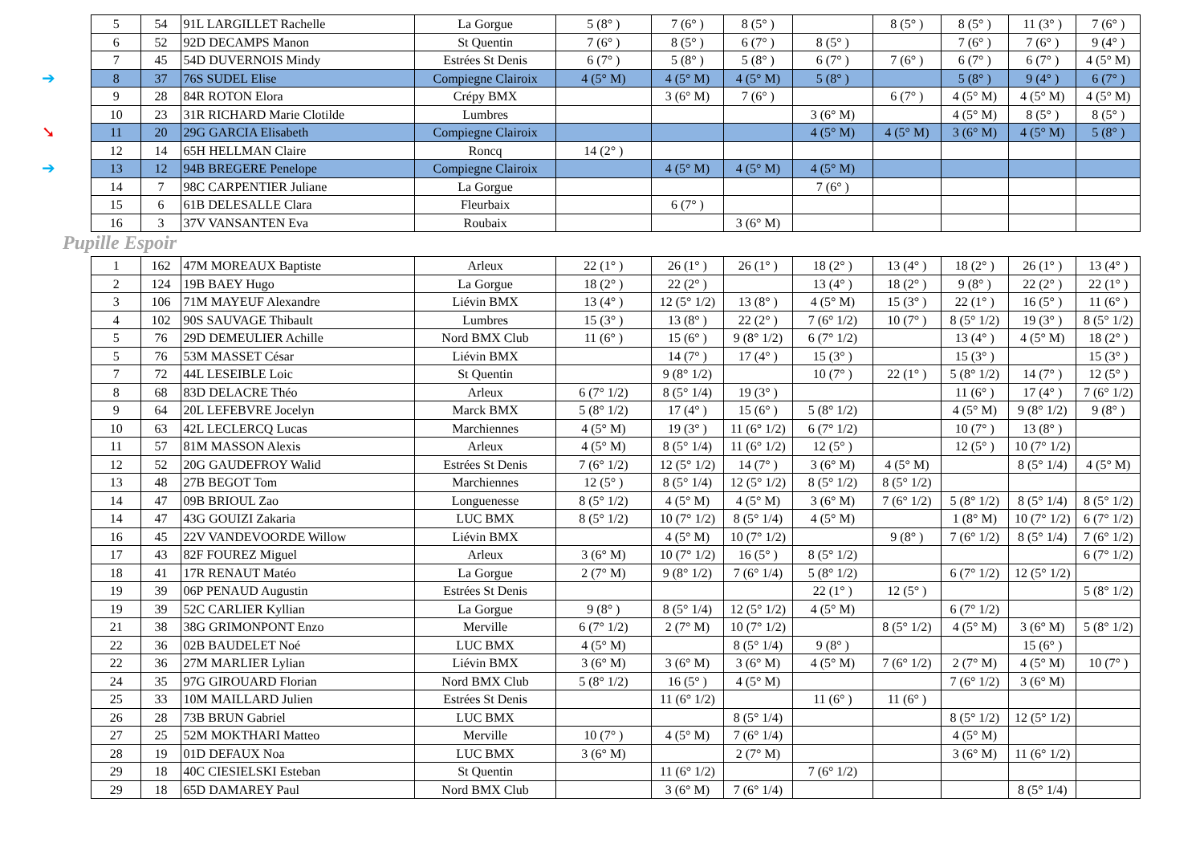| 5 | 54 | 91L LARGILLET Rachelle | La Gorgue | 5 (8° ) | 7 (6° ) | 8 (5° ) | | 8 (5° ) | 8 (5° ) | 11 (3° ) | 7 (6° ) |
| 6 | 52 | 92D DECAMPS Manon | St Quentin | 7 (6° ) | 8 (5° ) | 6 (7° ) | 8 (5° ) | | 7 (6° ) | 7 (6° ) | 9 (4° ) |
| 7 | 45 | 54D DUVERNOIS Mindy | Estrées St Denis | 6 (7° ) | 5 (8° ) | 5 (8° ) | 6 (7° ) | 7 (6° ) | 6 (7° ) | 6 (7° ) | 4 (5° M) |
| ➔ 8 | 37 | 76S SUDEL Elise | Compiegne Clairoix | 4 (5° M) | 4 (5° M) | 4 (5° M) | 5 (8° ) | | 5 (8° ) | 9 (4° ) | 6 (7° ) |
| 9 | 28 | 84R ROTON Elora | Crépy BMX | | 3 (6° M) | 7 (6° ) | | 6 (7° ) | 4 (5° M) | 4 (5° M) | 4 (5° M) |
| 10 | 23 | 31R RICHARD Marie Clotilde | Lumbres | | | | 3 (6° M) | | 4 (5° M) | 8 (5° ) | 8 (5° ) |
| ➘ 11 | 20 | 29G GARCIA Elisabeth | Compiegne Clairoix | | | | 4 (5° M) | 4 (5° M) | 3 (6° M) | 4 (5° M) | 5 (8° ) |
| 12 | 14 | 65H HELLMAN Claire | Roncq | 14 (2° ) | | | | | | | |
| ➔ 13 | 12 | 94B BREGERE Penelope | Compiegne Clairoix | | 4 (5° M) | 4 (5° M) | 4 (5° M) | | | | |
| 14 | 7 | 98C CARPENTIER Juliane | La Gorgue | | | | 7 (6° ) | | | | |
| 15 | 6 | 61B DELESALLE Clara | Fleurbaix | | 6 (7° ) | | | | | | |
| 16 | 3 | 37V VANSANTEN Eva | Roubaix | | | 3 (6° M) | | | | | |
Pupille Espoir
| 1 | 162 | 47M MOREAUX Baptiste | Arleux | 22 (1° ) | 26 (1° ) | 26 (1° ) | 18 (2° ) | 13 (4° ) | 18 (2° ) | 26 (1° ) | 13 (4° ) |
| 2 | 124 | 19B BAEY Hugo | La Gorgue | 18 (2° ) | 22 (2° ) | | 13 (4° ) | 18 (2° ) | 9 (8° ) | 22 (2° ) | 22 (1° ) |
| 3 | 106 | 71M MAYEUF Alexandre | Liévin BMX | 13 (4° ) | 12 (5° 1/2) | 13 (8° ) | 4 (5° M) | 15 (3° ) | 22 (1° ) | 16 (5° ) | 11 (6° ) |
| 4 | 102 | 90S SAUVAGE Thibault | Lumbres | 15 (3° ) | 13 (8° ) | 22 (2° ) | 7 (6° 1/2) | 10 (7° ) | 8 (5° 1/2) | 19 (3° ) | 8 (5° 1/2) |
| 5 | 76 | 29D DEMEULIER Achille | Nord BMX Club | 11 (6° ) | 15 (6° ) | 9 (8° 1/2) | 6 (7° 1/2) | | 13 (4° ) | 4 (5° M) | 18 (2° ) |
| 5 | 76 | 53M MASSET César | Liévin BMX | | 14 (7° ) | 17 (4° ) | 15 (3° ) | | 15 (3° ) | | 15 (3° ) |
| 7 | 72 | 44L LESEIBLE Loic | St Quentin | | 9 (8° 1/2) | | 10 (7° ) | 22 (1° ) | 5 (8° 1/2) | 14 (7° ) | 12 (5° ) |
| 8 | 68 | 83D DELACRE Théo | Arleux | 6 (7° 1/2) | 8 (5° 1/4) | 19 (3° ) | | | 11 (6° ) | 17 (4° ) | 7 (6° 1/2) |
| 9 | 64 | 20L LEFEBVRE Jocelyn | Marck BMX | 5 (8° 1/2) | 17 (4° ) | 15 (6° ) | 5 (8° 1/2) | | 4 (5° M) | 9 (8° 1/2) | 9 (8° ) |
| 10 | 63 | 42L LECLERCQ Lucas | Marchiennes | 4 (5° M) | 19 (3° ) | 11 (6° 1/2) | 6 (7° 1/2) | | 10 (7° ) | 13 (8° ) | |
| 11 | 57 | 81M MASSON Alexis | Arleux | 4 (5° M) | 8 (5° 1/4) | 11 (6° 1/2) | 12 (5° ) | | 12 (5° ) | 10 (7° 1/2) | |
| 12 | 52 | 20G GAUDEFROY Walid | Estrées St Denis | 7 (6° 1/2) | 12 (5° 1/2) | 14 (7° ) | 3 (6° M) | 4 (5° M) | | 8 (5° 1/4) | 4 (5° M) |
| 13 | 48 | 27B BEGOT Tom | Marchiennes | 12 (5° ) | 8 (5° 1/4) | 12 (5° 1/2) | 8 (5° 1/2) | 8 (5° 1/2) | | | |
| 14 | 47 | 09B BRIOUL Zao | Longuenesse | 8 (5° 1/2) | 4 (5° M) | 4 (5° M) | 3 (6° M) | 7 (6° 1/2) | 5 (8° 1/2) | 8 (5° 1/4) | 8 (5° 1/2) |
| 14 | 47 | 43G GOUIZI Zakaria | LUC BMX | 8 (5° 1/2) | 10 (7° 1/2) | 8 (5° 1/4) | 4 (5° M) | | 1 (8° M) | 10 (7° 1/2) | 6 (7° 1/2) |
| 16 | 45 | 22V VANDEVOORDE Willow | Liévin BMX | | 4 (5° M) | 10 (7° 1/2) | | 9 (8° ) | 7 (6° 1/2) | 8 (5° 1/4) | 7 (6° 1/2) |
| 17 | 43 | 82F FOUREZ Miguel | Arleux | 3 (6° M) | 10 (7° 1/2) | 16 (5° ) | 8 (5° 1/2) | | | | 6 (7° 1/2) |
| 18 | 41 | 17R RENAUT Matéo | La Gorgue | 2 (7° M) | 9 (8° 1/2) | 7 (6° 1/4) | 5 (8° 1/2) | | 6 (7° 1/2) | 12 (5° 1/2) | |
| 19 | 39 | 06P PENAUD Augustin | Estrées St Denis | | | | 22 (1° ) | 12 (5° ) | | | 5 (8° 1/2) |
| 19 | 39 | 52C CARLIER Kyllian | La Gorgue | 9 (8° ) | 8 (5° 1/4) | 12 (5° 1/2) | 4 (5° M) | | 6 (7° 1/2) | | |
| 21 | 38 | 38G GRIMONPONT Enzo | Merville | 6 (7° 1/2) | 2 (7° M) | 10 (7° 1/2) | | 8 (5° 1/2) | 4 (5° M) | 3 (6° M) | 5 (8° 1/2) |
| 22 | 36 | 02B BAUDELET Noé | LUC BMX | 4 (5° M) | | 8 (5° 1/4) | 9 (8° ) | | | 15 (6° ) | |
| 22 | 36 | 27M MARLIER Lylian | Liévin BMX | 3 (6° M) | 3 (6° M) | 3 (6° M) | 4 (5° M) | 7 (6° 1/2) | 2 (7° M) | 4 (5° M) | 10 (7° ) |
| 24 | 35 | 97G GIROUARD Florian | Nord BMX Club | 5 (8° 1/2) | 16 (5° ) | 4 (5° M) | | | 7 (6° 1/2) | 3 (6° M) | |
| 25 | 33 | 10M MAILLARD Julien | Estrées St Denis | | 11 (6° 1/2) | | 11 (6° ) | 11 (6° ) | | | |
| 26 | 28 | 73B BRUN Gabriel | LUC BMX | | | 8 (5° 1/4) | | | 8 (5° 1/2) | 12 (5° 1/2) | |
| 27 | 25 | 52M MOKTHARI Matteo | Merville | 10 (7° ) | 4 (5° M) | 7 (6° 1/4) | | | 4 (5° M) | | |
| 28 | 19 | 01D DEFAUX Noa | LUC BMX | 3 (6° M) | | 2 (7° M) | | | 3 (6° M) | 11 (6° 1/2) | |
| 29 | 18 | 40C CIESIELSKI Esteban | St Quentin | | 11 (6° 1/2) | | 7 (6° 1/2) | | | | |
| 29 | 18 | 65D DAMAREY Paul | Nord BMX Club | | 3 (6° M) | 7 (6° 1/4) | | | | 8 (5° 1/4) | |